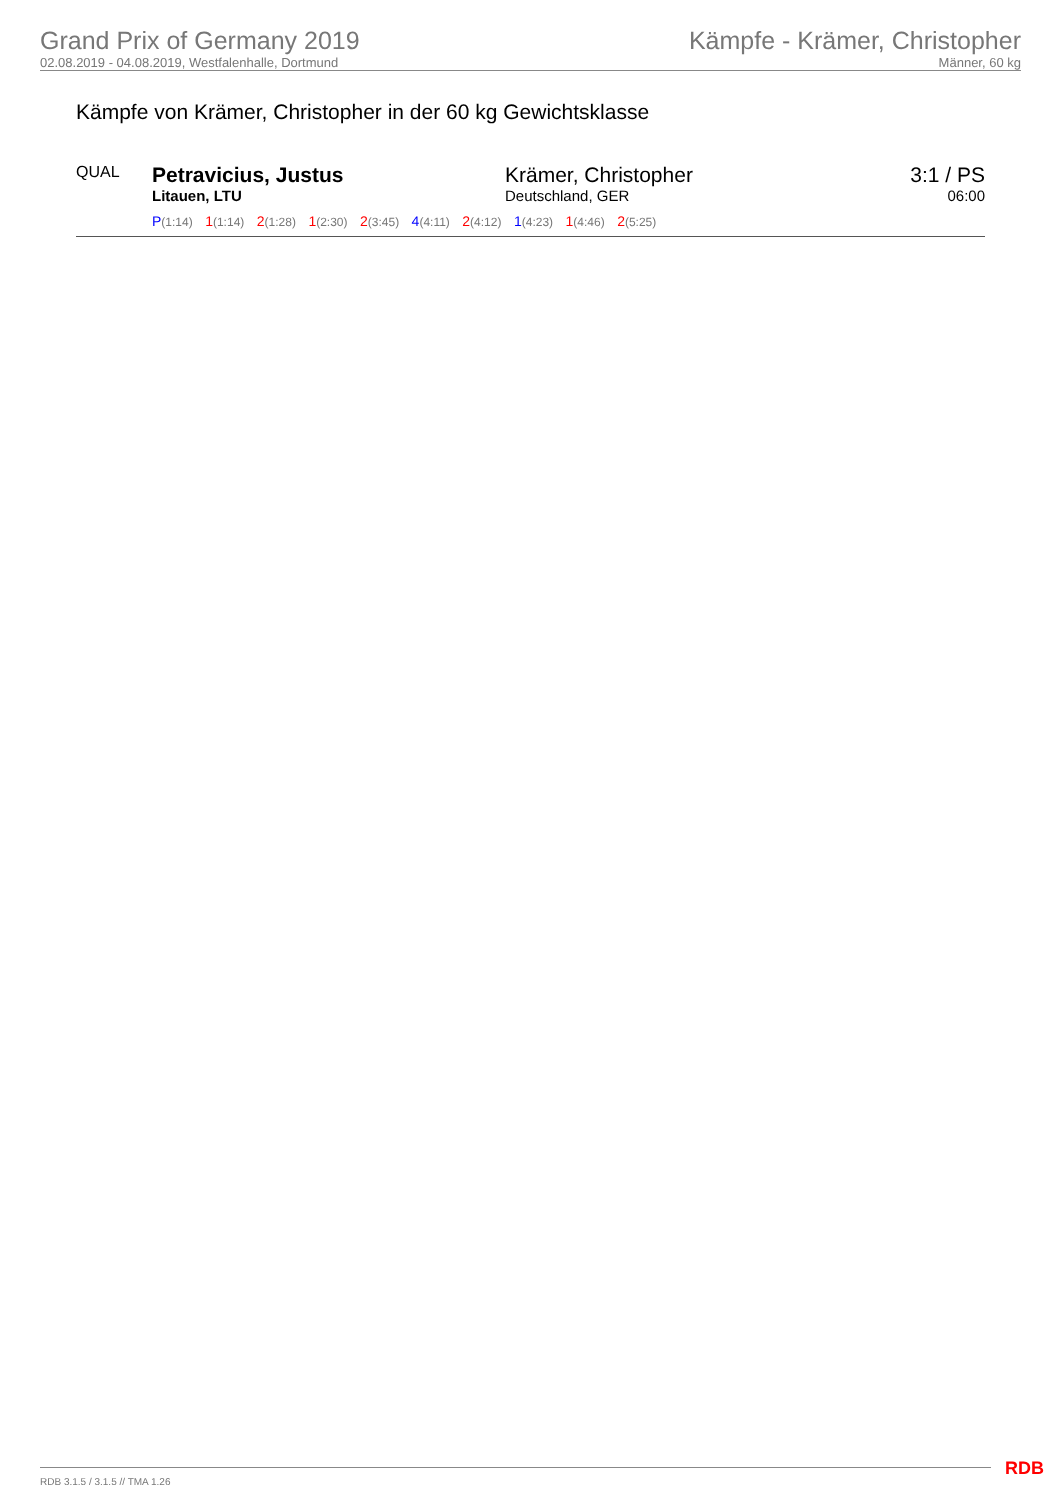Grand Prix of Germany 2019
02.08.2019 - 04.08.2019, Westfalenhalle, Dortmund
Kämpfe - Krämer, Christopher
Männer, 60 kg
Kämpfe von Krämer, Christopher in der 60 kg Gewichtsklasse
QUAL
Petravicius, Justus
Litauen, LTU
Krämer, Christopher
Deutschland, GER
3:1 / PS
06:00
P(1:14) 1(1:14) 2(1:28) 1(2:30) 2(3:45) 4(4:11) 2(4:12) 1(4:23) 1(4:46) 2(5:25)
RDB 3.1.5 / 3.1.5 // TMA 1.26 RDB